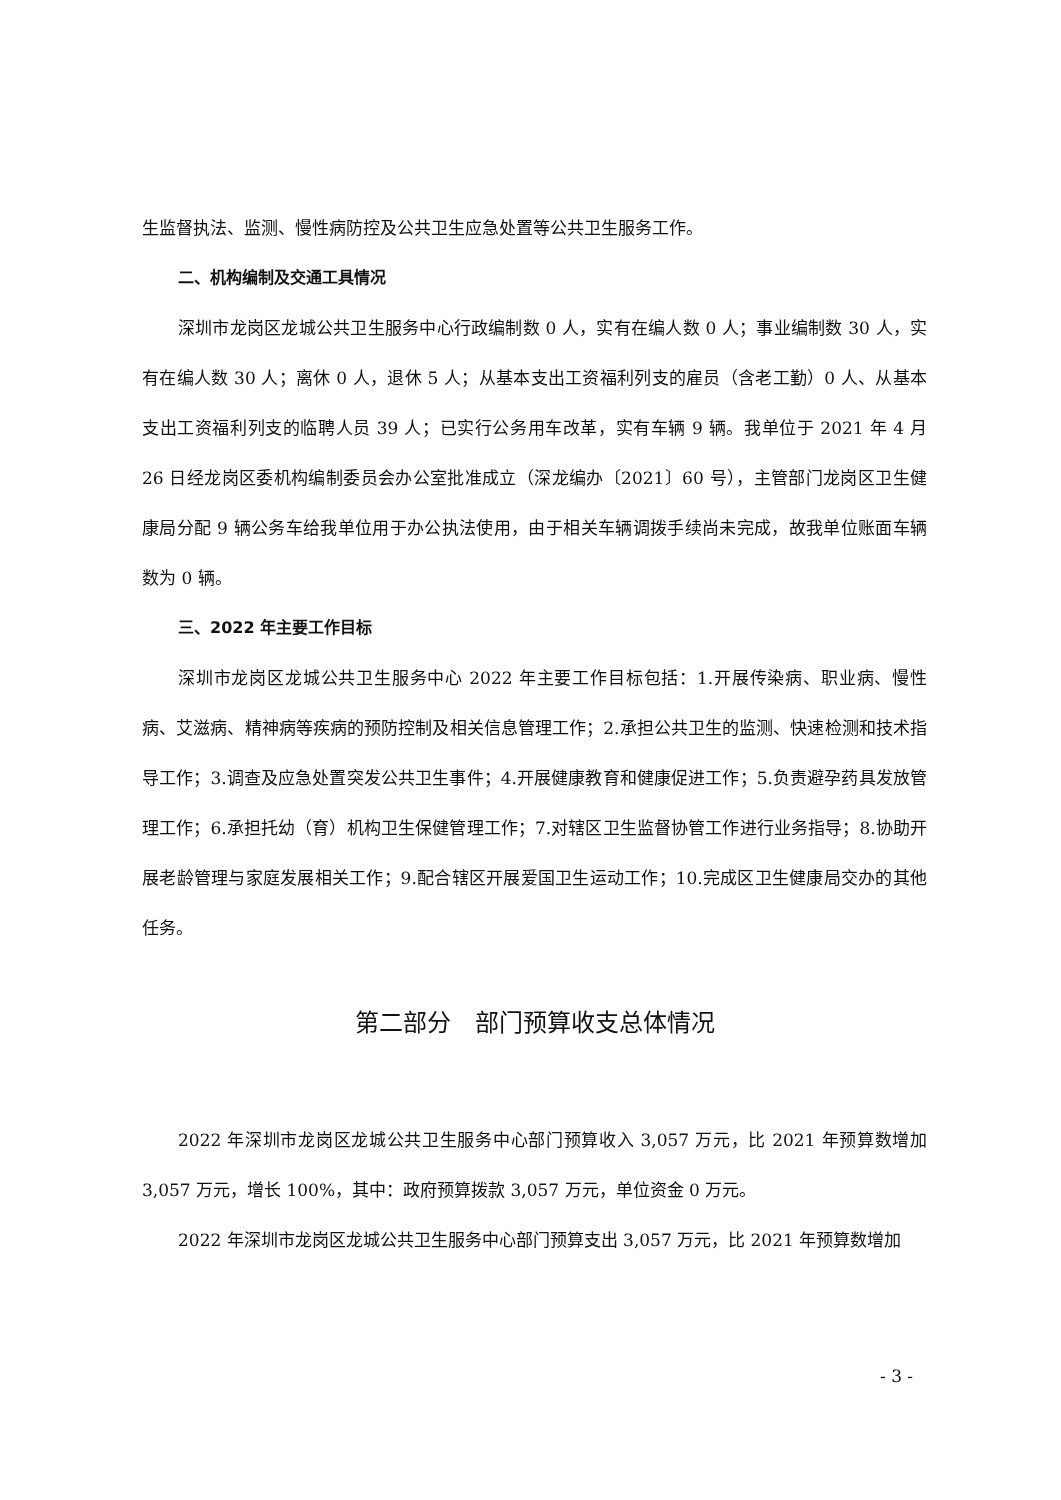生监督执法、监测、慢性病防控及公共卫生应急处置等公共卫生服务工作。
二、机构编制及交通工具情况
深圳市龙岗区龙城公共卫生服务中心行政编制数 0 人，实有在编人数 0 人；事业编制数 30 人，实有在编人数 30 人；离休 0 人，退休 5 人；从基本支出工资福利列支的雇员（含老工勤）0 人、从基本支出工资福利列支的临聘人员 39 人；已实行公务用车改革，实有车辆 9 辆。我单位于 2021 年 4 月 26 日经龙岗区委机构编制委员会办公室批准成立（深龙编办〔2021〕60 号），主管部门龙岗区卫生健康局分配 9 辆公务车给我单位用于办公执法使用，由于相关车辆调拨手续尚未完成，故我单位账面车辆数为 0 辆。
三、2022 年主要工作目标
深圳市龙岗区龙城公共卫生服务中心 2022 年主要工作目标包括：1.开展传染病、职业病、慢性病、艾滋病、精神病等疾病的预防控制及相关信息管理工作；2.承担公共卫生的监测、快速检测和技术指导工作；3.调查及应急处置突发公共卫生事件；4.开展健康教育和健康促进工作；5.负责避孕药具发放管理工作；6.承担托幼（育）机构卫生保健管理工作；7.对辖区卫生监督协管工作进行业务指导；8.协助开展老龄管理与家庭发展相关工作；9.配合辖区开展爱国卫生运动工作；10.完成区卫生健康局交办的其他任务。
第二部分　部门预算收支总体情况
2022 年深圳市龙岗区龙城公共卫生服务中心部门预算收入 3,057 万元，比 2021 年预算数增加 3,057 万元，增长 100%，其中：政府预算拨款 3,057 万元，单位资金 0 万元。
2022 年深圳市龙岗区龙城公共卫生服务中心部门预算支出 3,057 万元，比 2021 年预算数增加
- 3 -